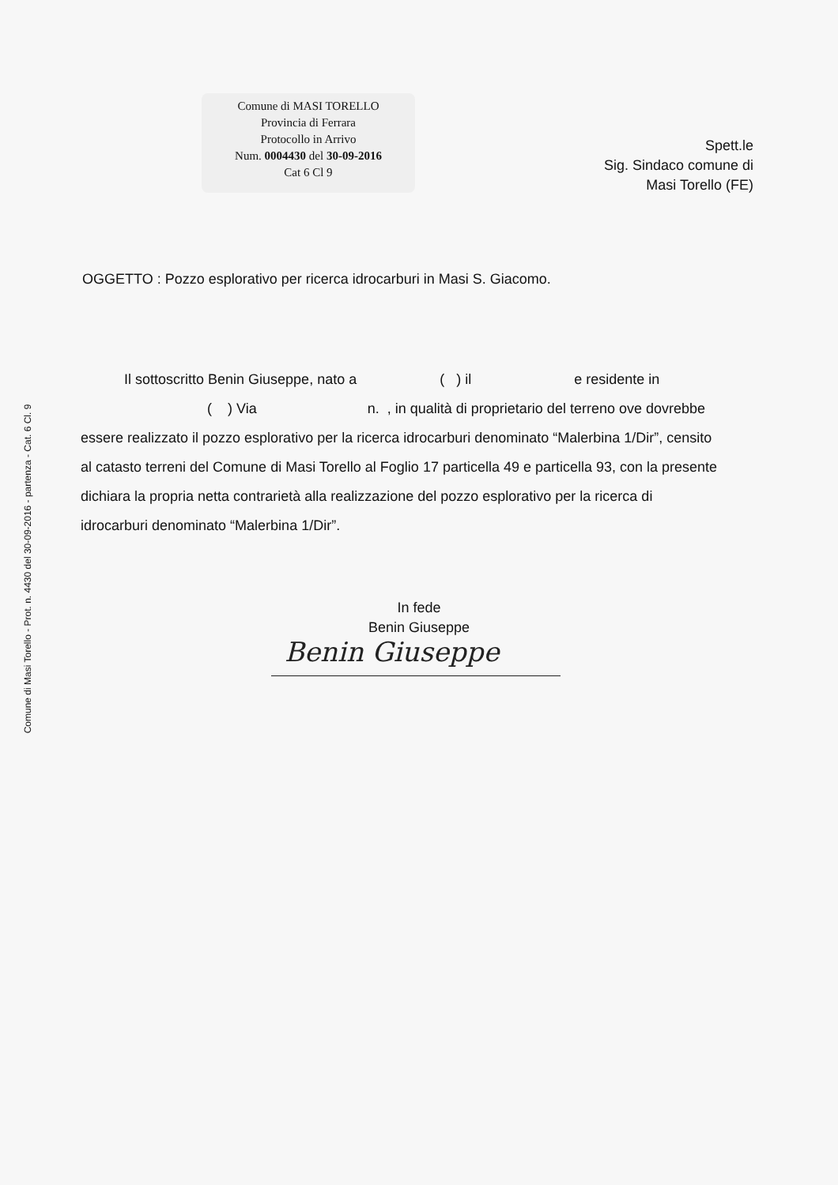Comune di Masi Torello - Prot. n. 4430 del 30-09-2016 - partenza - Cat. 6 Cl. 9
Comune di MASI TORELLO
Provincia di Ferrara
Protocollo in Arrivo
Num. 0004430 del 30-09-2016
Cat 6 Cl 9
Spett.le
Sig. Sindaco comune di
Masi Torello (FE)
OGGETTO : Pozzo esplorativo per ricerca idrocarburi in Masi S. Giacomo.
Il sottoscritto Benin Giuseppe, nato a ( ) il e residente in
( ) Via n. , in qualità di proprietario del terreno ove dovrebbe essere realizzato il pozzo esplorativo per la ricerca idrocarburi denominato “Malerbina 1/Dir”, censito al catasto terreni del Comune di Masi Torello al Foglio 17 particella 49 e particella 93, con la presente dichiara la propria netta contrarietà alla realizzazione del pozzo esplorativo per la ricerca di idrocarburi denominato “Malerbina 1/Dir”.
In fede
Benin Giuseppe
Benin Giuseppe